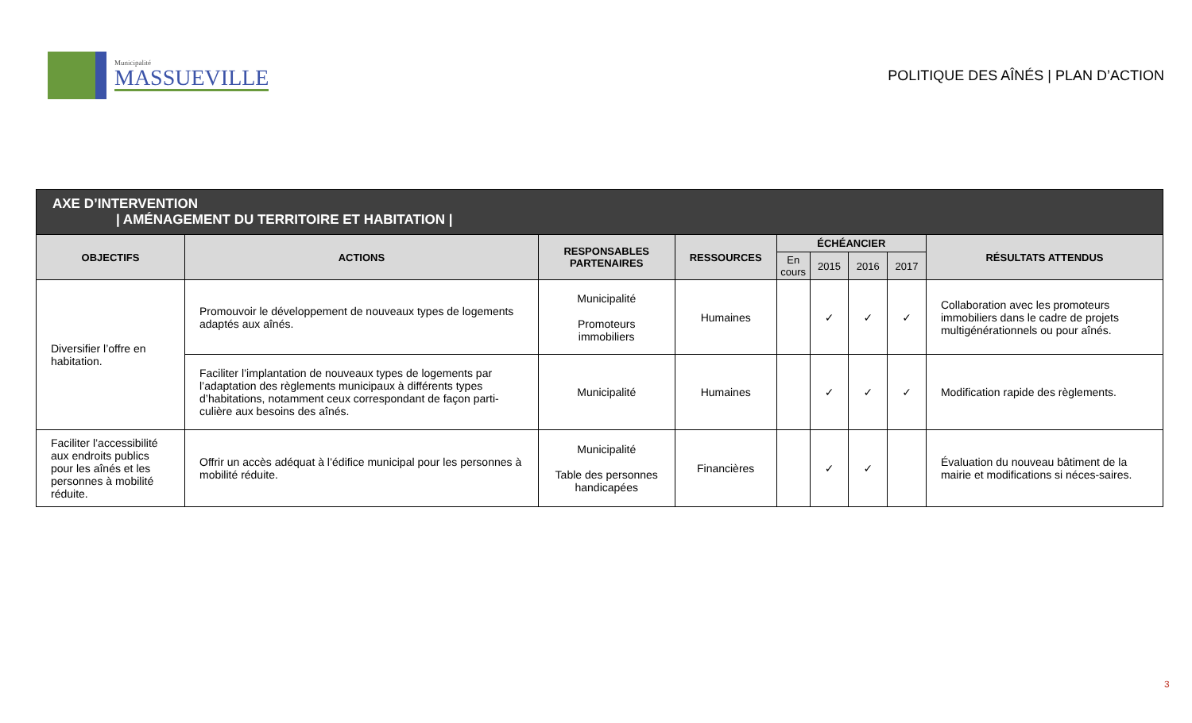Municipalité
MASSUEVILLE
POLITIQUE DES AÎNÉS | PLAN D’ACTION
| AXE D’INTERVENTION / AMÉNAGEMENT DU TERRITOIRE ET HABITATION / | | | | | | | | |
| --- | --- | --- | --- | --- | --- | --- | --- | --- |
| OBJECTIFS | ACTIONS | RESPONSABLES PARTENAIRES | RESSOURCES | ÉCHÉANCIER | | | | RÉSULTATS ATTENDUS |
| | | | | En cours | 2015 | 2016 | 2017 | |
| Diversifier l’offre en habitation. | Promouvoir le développement de nouveaux types de logements adaptés aux aînés. | Municipalité Promoteurs immobiliers | Humaines | | ✓ | ✓ | ✓ | Collaboration avec les promoteurs immobiliers dans le cadre de projets multigénérationnels ou pour aînés. |
| | Faciliter l’implantation de nouveaux types de logements par l’adaptation des règlements municipaux à différents types d’habitations, notamment ceux correspondant de façon parti-culière aux besoins des aînés. | Municipalité | Humaines | | ✓ | ✓ | ✓ | Modification rapide des règlements. |
| Faciliter l’accessibilité aux endroits publics pour les aînés et les personnes à mobilité réduite. | Offrir un accès adéquat à l’édifice municipal pour les personnes à mobilité réduite. | Municipalité Table des personnes handicapées | Financières | | ✓ | ✓ | | Évaluation du nouveau bâtiment de la mairie et modifications si néces-saires. |
3